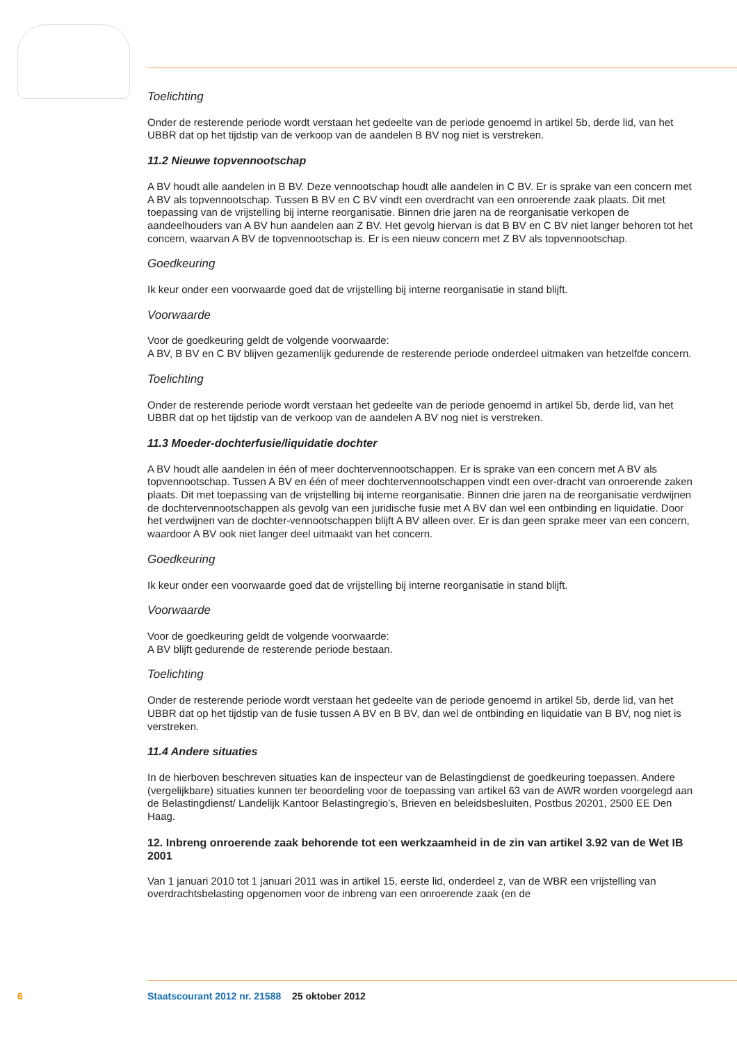Toelichting
Onder de resterende periode wordt verstaan het gedeelte van de periode genoemd in artikel 5b, derde lid, van het UBBR dat op het tijdstip van de verkoop van de aandelen B BV nog niet is verstreken.
11.2 Nieuwe topvennootschap
A BV houdt alle aandelen in B BV. Deze vennootschap houdt alle aandelen in C BV. Er is sprake van een concern met A BV als topvennootschap. Tussen B BV en C BV vindt een overdracht van een onroerende zaak plaats. Dit met toepassing van de vrijstelling bij interne reorganisatie. Binnen drie jaren na de reorganisatie verkopen de aandeelhouders van A BV hun aandelen aan Z BV. Het gevolg hiervan is dat B BV en C BV niet langer behoren tot het concern, waarvan A BV de topvennootschap is. Er is een nieuw concern met Z BV als topvennootschap.
Goedkeuring
Ik keur onder een voorwaarde goed dat de vrijstelling bij interne reorganisatie in stand blijft.
Voorwaarde
Voor de goedkeuring geldt de volgende voorwaarde:
A BV, B BV en C BV blijven gezamenlijk gedurende de resterende periode onderdeel uitmaken van hetzelfde concern.
Toelichting
Onder de resterende periode wordt verstaan het gedeelte van de periode genoemd in artikel 5b, derde lid, van het UBBR dat op het tijdstip van de verkoop van de aandelen A BV nog niet is verstreken.
11.3 Moeder-dochterfusie/liquidatie dochter
A BV houdt alle aandelen in één of meer dochtervennootschappen. Er is sprake van een concern met A BV als topvennootschap. Tussen A BV en één of meer dochtervennootschappen vindt een over-dracht van onroerende zaken plaats. Dit met toepassing van de vrijstelling bij interne reorganisatie. Binnen drie jaren na de reorganisatie verdwijnen de dochtervennootschappen als gevolg van een juridische fusie met A BV dan wel een ontbinding en liquidatie. Door het verdwijnen van de dochter-vennootschappen blijft A BV alleen over. Er is dan geen sprake meer van een concern, waardoor A BV ook niet langer deel uitmaakt van het concern.
Goedkeuring
Ik keur onder een voorwaarde goed dat de vrijstelling bij interne reorganisatie in stand blijft.
Voorwaarde
Voor de goedkeuring geldt de volgende voorwaarde:
A BV blijft gedurende de resterende periode bestaan.
Toelichting
Onder de resterende periode wordt verstaan het gedeelte van de periode genoemd in artikel 5b, derde lid, van het UBBR dat op het tijdstip van de fusie tussen A BV en B BV, dan wel de ontbinding en liquidatie van B BV, nog niet is verstreken.
11.4 Andere situaties
In de hierboven beschreven situaties kan de inspecteur van de Belastingdienst de goedkeuring toepassen. Andere (vergelijkbare) situaties kunnen ter beoordeling voor de toepassing van artikel 63 van de AWR worden voorgelegd aan de Belastingdienst/ Landelijk Kantoor Belastingregio’s, Brieven en beleidsbesluiten, Postbus 20201, 2500 EE Den Haag.
12. Inbreng onroerende zaak behorende tot een werkzaamheid in de zin van artikel 3.92 van de Wet IB 2001
Van 1 januari 2010 tot 1 januari 2011 was in artikel 15, eerste lid, onderdeel z, van de WBR een vrijstelling van overdrachtsbelasting opgenomen voor de inbreng van een onroerende zaak (en de
6 Staatscourant 2012 nr. 21588 25 oktober 2012